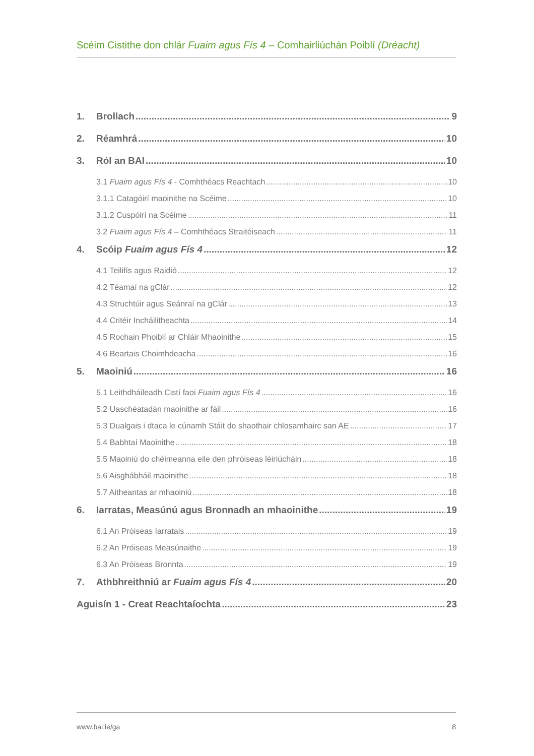Scéim Cistithe don chlár Fuaim agus Fís 4 – Comhairliúchán Poiblí (Dréacht)
1. Brollach 9
2. Réamhrá 10
3. Ról an BAI 10
3.1 Fuaim agus Fís 4 - Comhthéacs Reachtach 10
3.1.1 Catagóirí maoinithe na Scéime 10
3.1.2 Cuspóirí na Scéime 11
3.2 Fuaim agus Fís 4 – Comhthéacs Straitéiseach 11
4. Scóip Fuaim agus Fís 4 12
4.1 Teilifís agus Raidió 12
4.2 Téamaí na gClár 12
4.3 Struchtúir agus Seánraí na gClár 13
4.4 Critéir Incháilitheachta 14
4.5 Rochain Phoiblí ar Chláir Mhaoinithe 15
4.6 Beartais Choimhdeacha 16
5. Maoiniú 16
5.1 Leithdháileadh Cistí faoi Fuaim agus Fís 4 16
5.2 Uaschéatadán maoinithe ar fáil 16
5.3 Dualgais i dtaca le cúnamh Stáit do shaothair chlosamhairc san AE 17
5.4 Babhtaí Maoinithe 18
5.5 Maoiniú do chéimeanna eile den phróiseas léiriúcháin 18
5.6 Aisghábháil maoinithe 18
5.7 Aitheantas ar mhaoiniú 18
6. Iarratas, Measúnú agus Bronnadh an mhaoinithe 19
6.1 An Próiseas Iarratais 19
6.2 An Próiseas Measúnaithe 19
6.3 An Próiseas Bronnta 19
7. Athbhreithniú ar Fuaim agus Fís 4 20
Aguisín 1 - Creat Reachtaíochta 23
www.bai.ie/ga 8